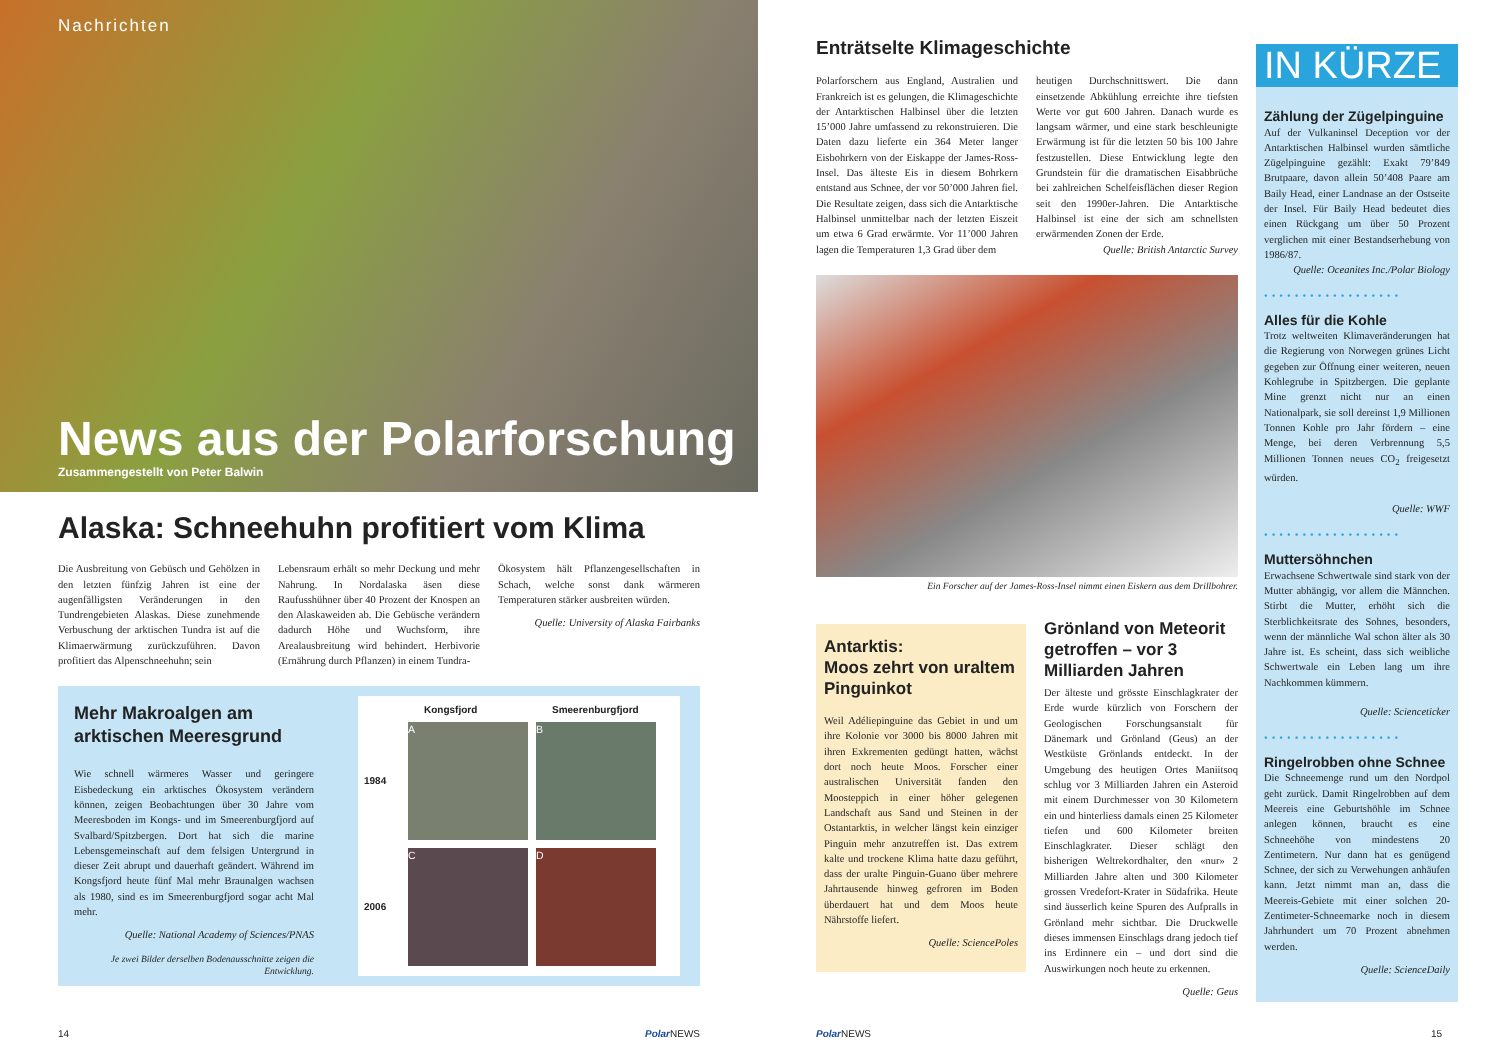Nachrichten
News aus der Polarforschung
Zusammengestellt von Peter Balwin
Alaska: Schneehuhn profitiert vom Klima
Die Ausbreitung von Gebüsch und Gehölzen in den letzten fünfzig Jahren ist eine der augenfälligsten Veränderungen in den Tundrengebieten Alaskas. Diese zunehmende Verbuschung der arktischen Tundra ist auf die Klimaerwärmung zurückzuführen. Davon profitiert das Alpenschneehuhn; sein
Lebensraum erhält so mehr Deckung und mehr Nahrung. In Nordalaska äsen diese Raufusshühner über 40 Prozent der Knospen an den Alaskaweiden ab. Die Gebüsche verändern dadurch Höhe und Wuchsform, ihre Arealausbreitung wird behindert. Herbivorie (Ernährung durch Pflanzen) in einem Tundra-
Ökosystem hält Pflanzengesellschaften in Schach, welche sonst dank wärmeren Temperaturen stärker ausbreiten würden.
Quelle: University of Alaska Fairbanks
Mehr Makroalgen am arktischen Meeresgrund
Wie schnell wärmeres Wasser und geringere Eisbedeckung ein arktisches Ökosystem verändern können, zeigen Beobachtungen über 30 Jahre vom Meeresboden im Kongs- und im Smeerenburgfjord auf Svalbard/Spitzbergen. Dort hat sich die marine Lebensgemeinschaft auf dem felsigen Untergrund in dieser Zeit abrupt und dauerhaft geändert. Während im Kongsfjord heute fünf Mal mehr Braunalgen wachsen als 1980, sind es im Smeerenburgfjord sogar acht Mal mehr.
Quelle: National Academy of Sciences/PNAS
Je zwei Bilder derselben Bodenausschnitte zeigen die Entwicklung.
Kongsfjord Smeerenburgfjord
1984
A B
2006
C D
14 Polar NEWS
Enträtselte Klimageschichte
Polarforschern aus England, Australien und Frankreich ist es gelungen, die Klimageschichte der Antarktischen Halbinsel über die letzten 15’000 Jahre umfassend zu rekonstruieren. Die Daten dazu lieferte ein 364 Meter langer Eisbohrkern von der Eiskappe der James-Ross-Insel. Das älteste Eis in diesem Bohrkern entstand aus Schnee, der vor 50’000 Jahren fiel. Die Resultate zeigen, dass sich die Antarktische Halbinsel unmittelbar nach der letzten Eiszeit um etwa 6 Grad erwärmte. Vor 11’000 Jahren lagen die Temperaturen 1,3 Grad über dem
heutigen Durchschnittswert. Die dann einsetzende Abkühlung erreichte ihre tiefsten Werte vor gut 600 Jahren. Danach wurde es langsam wärmer, und eine stark beschleunigte Erwärmung ist für die letzten 50 bis 100 Jahre festzustellen. Diese Entwicklung legte den Grundstein für die dramatischen Eisabbrüche bei zahlreichen Schelfeisflächen dieser Region seit den 1990er-Jahren. Die Antarktische Halbinsel ist eine der sich am schnellsten erwärmenden Zonen der Erde.
Quelle: British Antarctic Survey
Ein Forscher auf der James-Ross-Insel nimmt einen Eiskern aus dem Drillbohrer.
Antarktis:
Moos zehrt von uraltem Pinguinkot
Weil Adéliepinguine das Gebiet in und um ihre Kolonie vor 3000 bis 8000 Jahren mit ihren Exkrementen gedüngt hatten, wächst dort noch heute Moos. Forscher einer australischen Universität fanden den Moosteppich in einer höher gelegenen Landschaft aus Sand und Steinen in der Ostantarktis, in welcher längst kein einziger Pinguin mehr anzutreffen ist. Das extrem kalte und trockene Klima hatte dazu geführt, dass der uralte Pinguin-Guano über mehrere Jahrtausende hinweg gefroren im Boden überdauert hat und dem Moos heute Nährstoffe liefert.
Quelle: SciencePoles
Grönland von Meteorit getroffen – vor 3 Milliarden Jahren
Der älteste und grösste Einschlagkrater der Erde wurde kürzlich von Forschern der Geologischen Forschungsanstalt für Dänemark und Grönland (Geus) an der Westküste Grönlands entdeckt. In der Umgebung des heutigen Ortes Maniitsoq schlug vor 3 Milliarden Jahren ein Asteroid mit einem Durchmesser von 30 Kilometern ein und hinterliess damals einen 25 Kilometer tiefen und 600 Kilometer breiten Einschlagkrater. Dieser schlägt den bisherigen Weltrekordhalter, den «nur» 2 Milliarden Jahre alten und 300 Kilometer grossen Vredefort-Krater in Südafrika. Heute sind äusserlich keine Spuren des Aufpralls in Grönland mehr sichtbar. Die Druckwelle dieses immensen Einschlags drang jedoch tief ins Erdinnere ein – und dort sind die Auswirkungen noch heute zu erkennen.
Quelle: Geus
IN KÜRZE
Zählung der Zügelpinguine
Auf der Vulkaninsel Deception vor der Antarktischen Halbinsel wurden sämtliche Zügelpinguine gezählt: Exakt 79’849 Brutpaare, davon allein 50’408 Paare am Baily Head, einer Landnase an der Ostseite der Insel. Für Baily Head bedeutet dies einen Rückgang um über 50 Prozent verglichen mit einer Bestandserhebung von 1986/87.
Quelle: Oceanites Inc./Polar Biology
••••••••••••••••••
Alles für die Kohle
Trotz weltweiten Klimaveränderungen hat die Regierung von Norwegen grünes Licht gegeben zur Öffnung einer weiteren, neuen Kohlegrube in Spitzbergen. Die geplante Mine grenzt nicht nur an einen Nationalpark, sie soll dereinst 1,9 Millionen Tonnen Kohle pro Jahr fördern – eine Menge, bei deren Verbrennung 5,5 Millionen Tonnen neues CO<sub>2</sub> freigesetzt würden.
Quelle: WWF
••••••••••••••••••
Muttersöhnchen
Erwachsene Schwertwale sind stark von der Mutter abhängig, vor allem die Männchen. Stirbt die Mutter, erhöht sich die Sterblichkeitsrate des Sohnes, besonders, wenn der männliche Wal schon älter als 30 Jahre ist. Es scheint, dass sich weibliche Schwertwale ein Leben lang um ihre Nachkommen kümmern.
Quelle: Scienceticker
••••••••••••••••••
Ringelrobben ohne Schnee
Die Schneemenge rund um den Nordpol geht zurück. Damit Ringelrobben auf dem Meereis eine Geburtshöhle im Schnee anlegen können, braucht es eine Schneehöhe von mindestens 20 Zentimetern. Nur dann hat es genügend Schnee, der sich zu Verwehungen anhäufen kann. Jetzt nimmt man an, dass die Meereis-Gebiete mit einer solchen 20-Zentimeter-Schneemarke noch in diesem Jahrhundert um 70 Prozent abnehmen werden.
Quelle: ScienceDaily
Polar NEWS 15